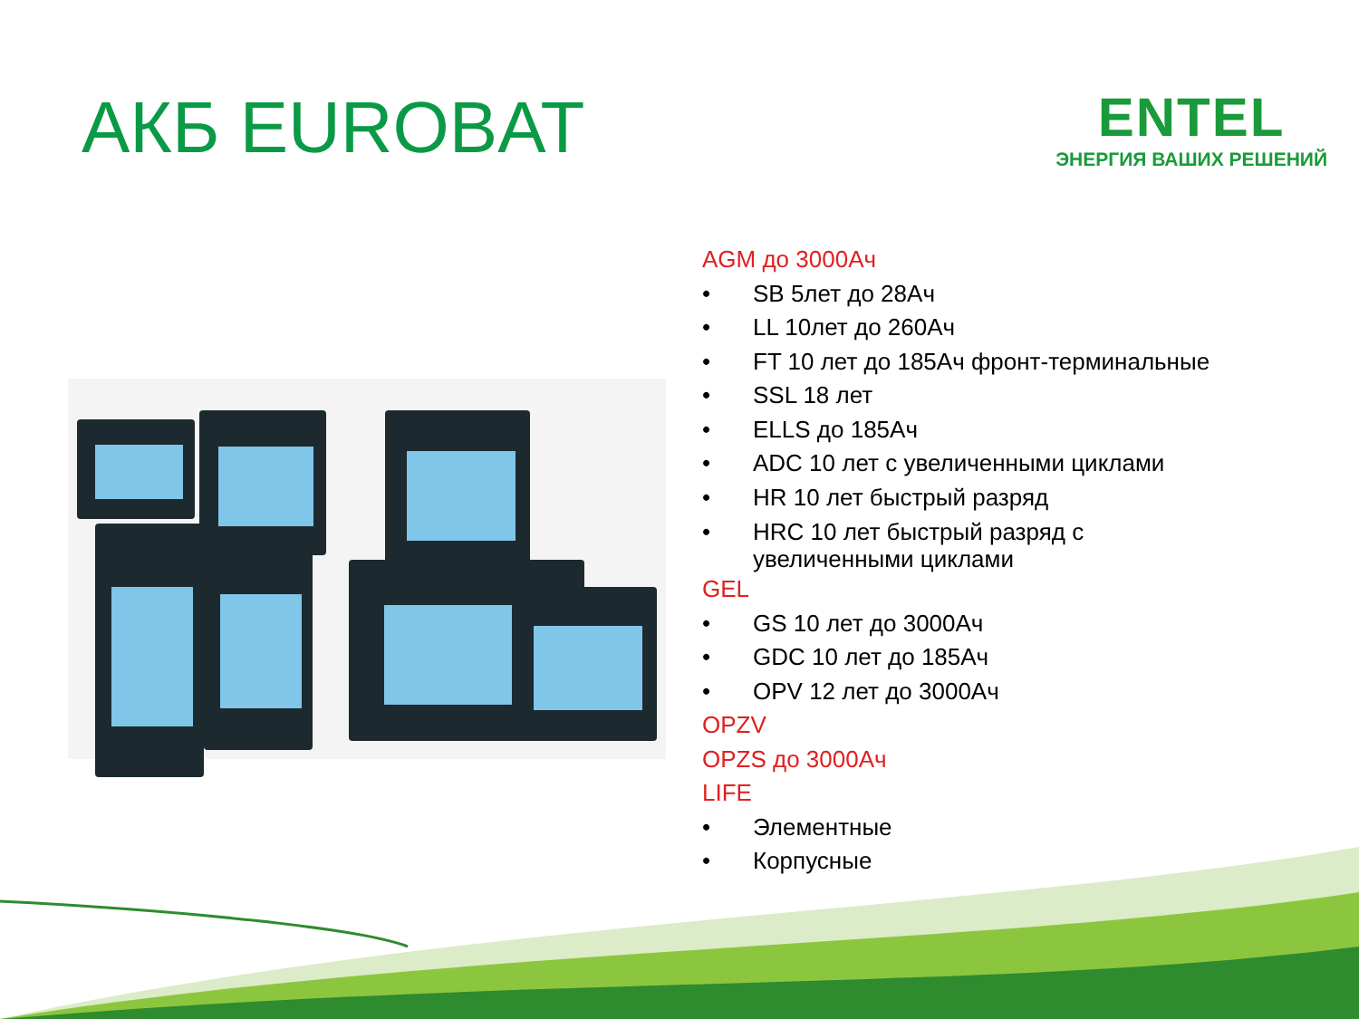АКБ EUROBAT
ENTEL
ЭНЕРГИЯ ВАШИХ РЕШЕНИЙ
AGM до 3000Ач
• SB 5лет до 28Ач
• LL 10лет до 260Ач
• FT 10 лет до 185Ач фронт-терминальные
• SSL 18 лет
• ELLS до 185Ач
• ADC 10 лет с увеличенными циклами
• HR 10 лет быстрый разряд
• HRC 10 лет быстрый разряд с
увеличенными циклами
GEL
• GS 10 лет до 3000Ач
• GDC 10 лет до 185Ач
• OPV 12 лет до 3000Ач
OPZV
OPZS до 3000Ач
LIFE
• Элементные
• Корпусные